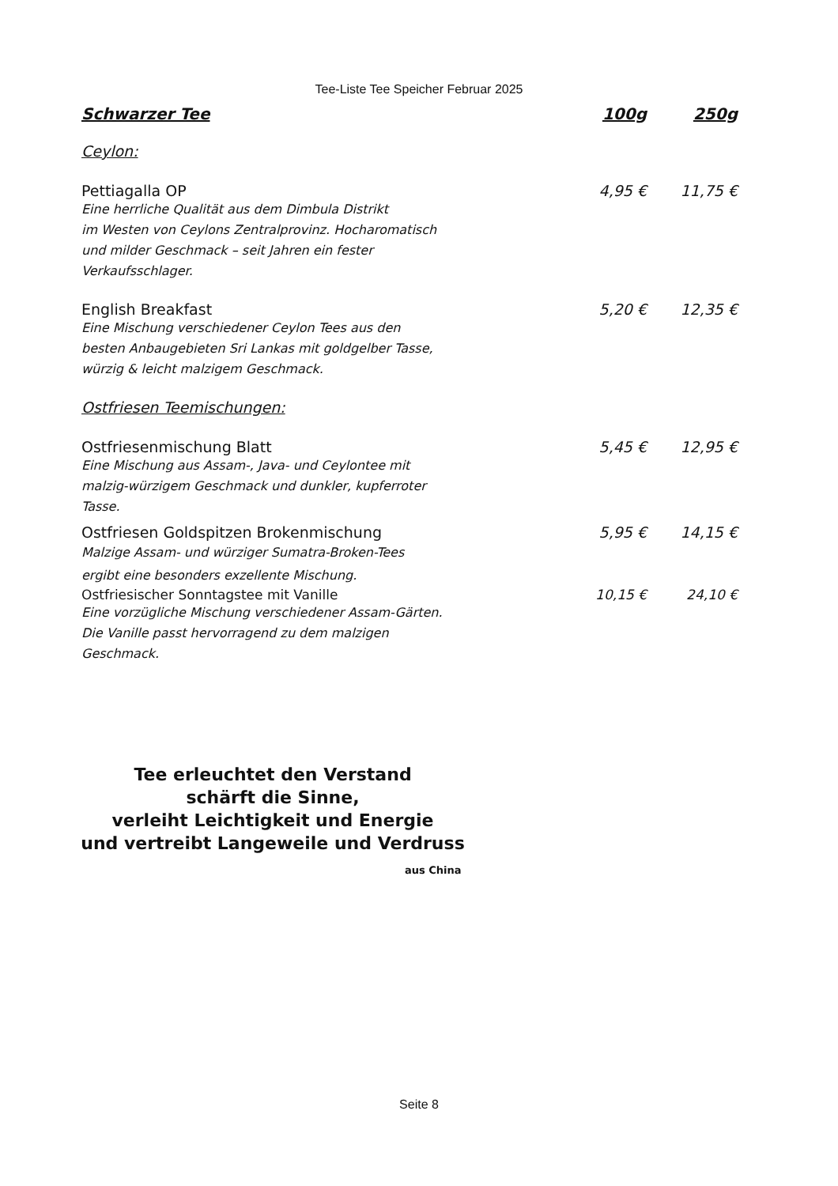Tee-Liste Tee Speicher Februar 2025
Schwarzer Tee 100g 250g
Ceylon:
Pettiagalla OP 4,95 € 11,75 €
Eine herrliche Qualität aus dem Dimbula Distrikt
im Westen von Ceylons Zentralprovinz. Hocharomatisch
und milder Geschmack – seit Jahren ein fester
Verkaufsschlager.
English Breakfast 5,20 € 12,35 €
Eine Mischung verschiedener Ceylon Tees aus den
besten Anbaugebieten Sri Lankas mit goldgelber Tasse,
würzig & leicht malzigem Geschmack.
Ostfriesen Teemischungen:
Ostfriesenmischung Blatt 5,45 € 12,95 €
Eine Mischung aus Assam-, Java- und Ceylontee mit
malzig-würzigem Geschmack und dunkler, kupferroter
Tasse.
Ostfriesen Goldspitzen Brokenmischung 5,95 € 14,15 €
Malzige Assam- und würziger Sumatra-Broken-Tees
ergibt eine besonders exzellente Mischung.
Ostfriesischer Sonntagstee mit Vanille 10,15 € 24,10 €
Eine vorzügliche Mischung verschiedener Assam-Gärten.
Die Vanille passt hervorragend zu dem malzigen
Geschmack.
Tee erleuchtet den Verstand
schärft die Sinne,
verleiht Leichtigkeit und Energie
und vertreibt Langeweile und Verdruss
aus China
Seite 8